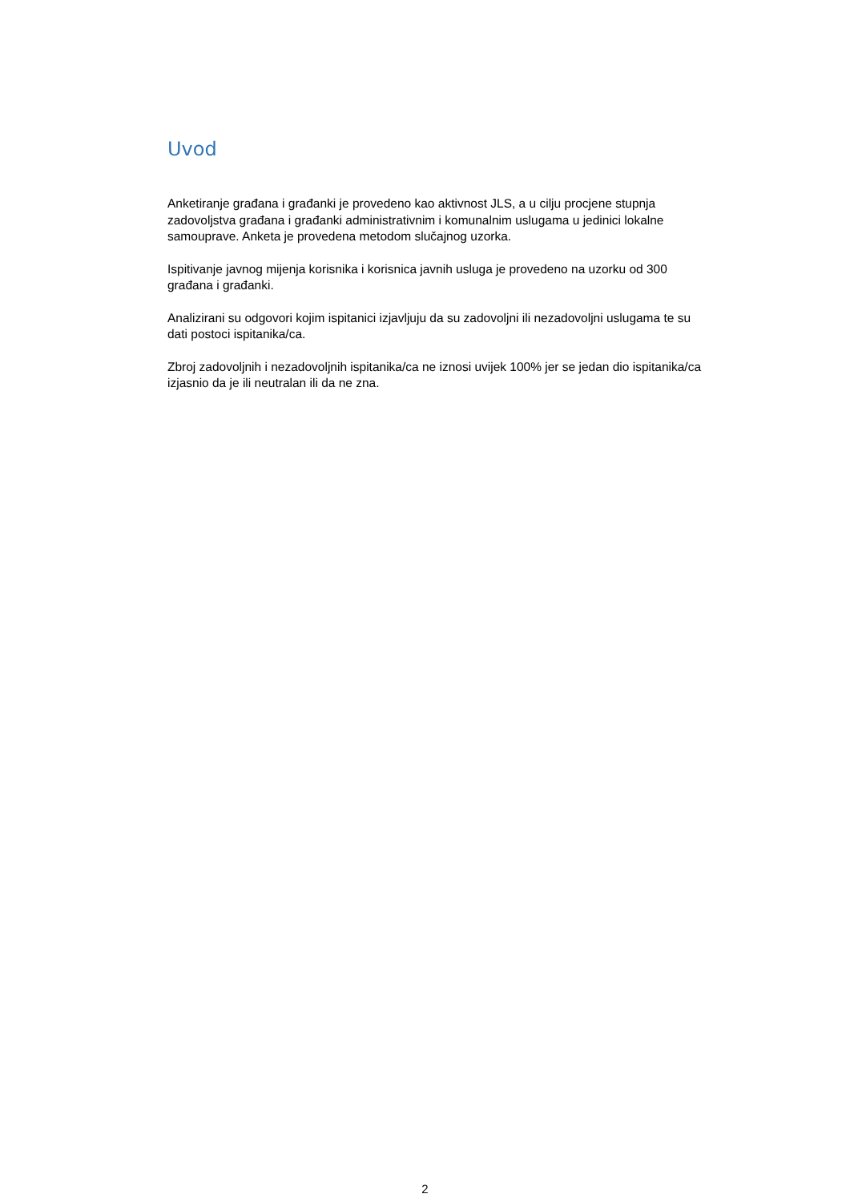Uvod
Anketiranje građana i građanki je provedeno kao aktivnost JLS, a u cilju procjene stupnja zadovoljstva građana i građanki administrativnim i komunalnim uslugama u jedinici lokalne samouprave. Anketa je provedena metodom slučajnog uzorka.
Ispitivanje javnog mijenja korisnika i korisnica javnih usluga je provedeno na uzorku od 300 građana i građanki.
Analizirani su odgovori kojim ispitanici izjavljuju da su zadovoljni ili nezadovoljni uslugama te su dati postoci ispitanika/ca.
Zbroj zadovoljnih i nezadovoljnih ispitanika/ca ne iznosi uvijek 100% jer se jedan dio ispitanika/ca izjasnio da je ili neutralan ili da ne zna.
2